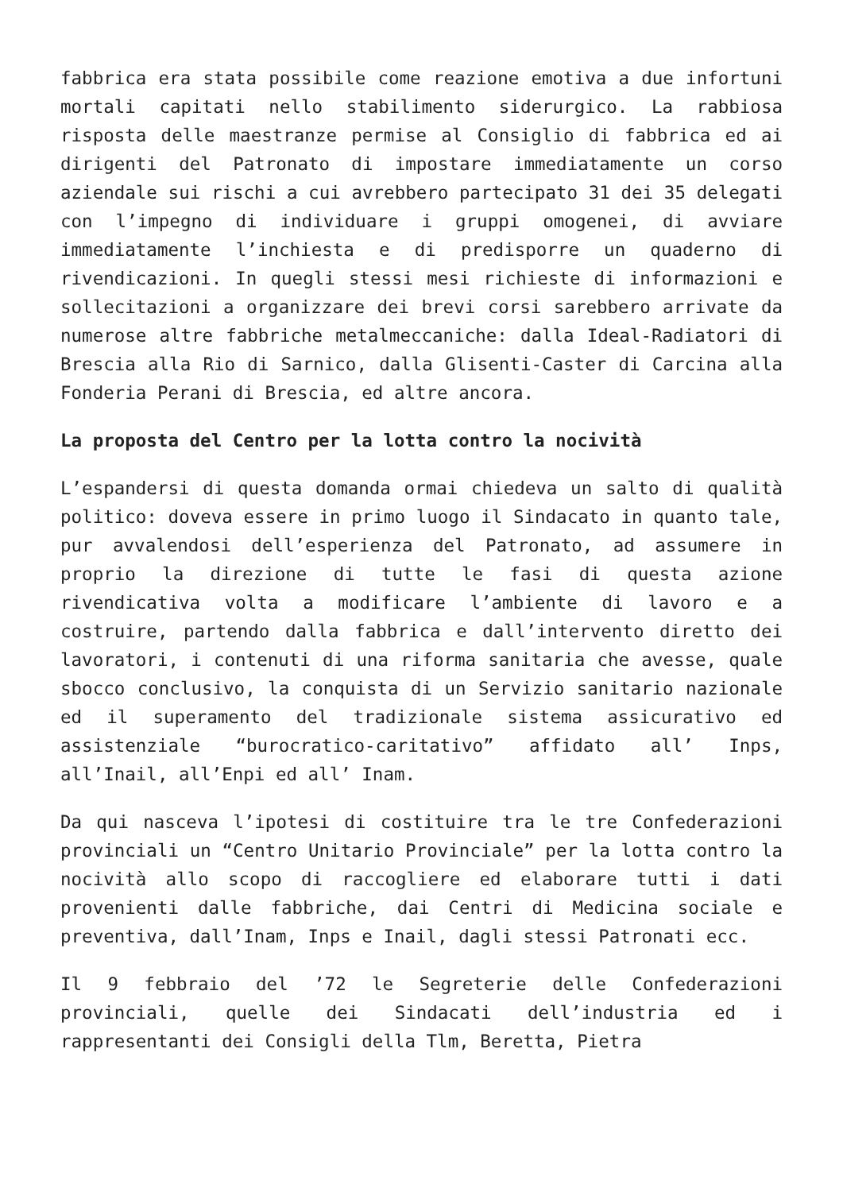fabbrica era stata possibile come reazione emotiva a due infortuni mortali capitati nello stabilimento siderurgico. La rabbiosa risposta delle maestranze permise al Consiglio di fabbrica ed ai dirigenti del Patronato di impostare immediatamente un corso aziendale sui rischi a cui avrebbero partecipato 31 dei 35 delegati con l’impegno di individuare i gruppi omogenei, di avviare immediatamente l’inchiesta e di predisporre un quaderno di rivendicazioni. In quegli stessi mesi richieste di informazioni e sollecitazioni a organizzare dei brevi corsi sarebbero arrivate da numerose altre fabbriche metalmeccaniche: dalla Ideal-Radiatori di Brescia alla Rio di Sarnico, dalla Glisenti-Caster di Carcina alla Fonderia Perani di Brescia, ed altre ancora.
La proposta del Centro per la lotta contro la nocività
L’espandersi di questa domanda ormai chiedeva un salto di qualità politico: doveva essere in primo luogo il Sindacato in quanto tale, pur avvalendosi dell’esperienza del Patronato, ad assumere in proprio la direzione di tutte le fasi di questa azione rivendicativa volta a modificare l’ambiente di lavoro e a costruire, partendo dalla fabbrica e dall’intervento diretto dei lavoratori, i contenuti di una riforma sanitaria che avesse, quale sbocco conclusivo, la conquista di un Servizio sanitario nazionale ed il superamento del tradizionale sistema assicurativo ed assistenziale “burocratico-caritativo” affidato all’ Inps, all’Inail, all’Enpi ed all’ Inam.
Da qui nasceva l’ipotesi di costituire tra le tre Confederazioni provinciali un “Centro Unitario Provinciale” per la lotta contro la nocività allo scopo di raccogliere ed elaborare tutti i dati provenienti dalle fabbriche, dai Centri di Medicina sociale e preventiva, dall’Inam, Inps e Inail, dagli stessi Patronati ecc.
Il 9 febbraio del ’72 le Segreterie delle Confederazioni provinciali, quelle dei Sindacati dell’industria ed i rappresentanti dei Consigli della Tlm, Beretta, Pietra